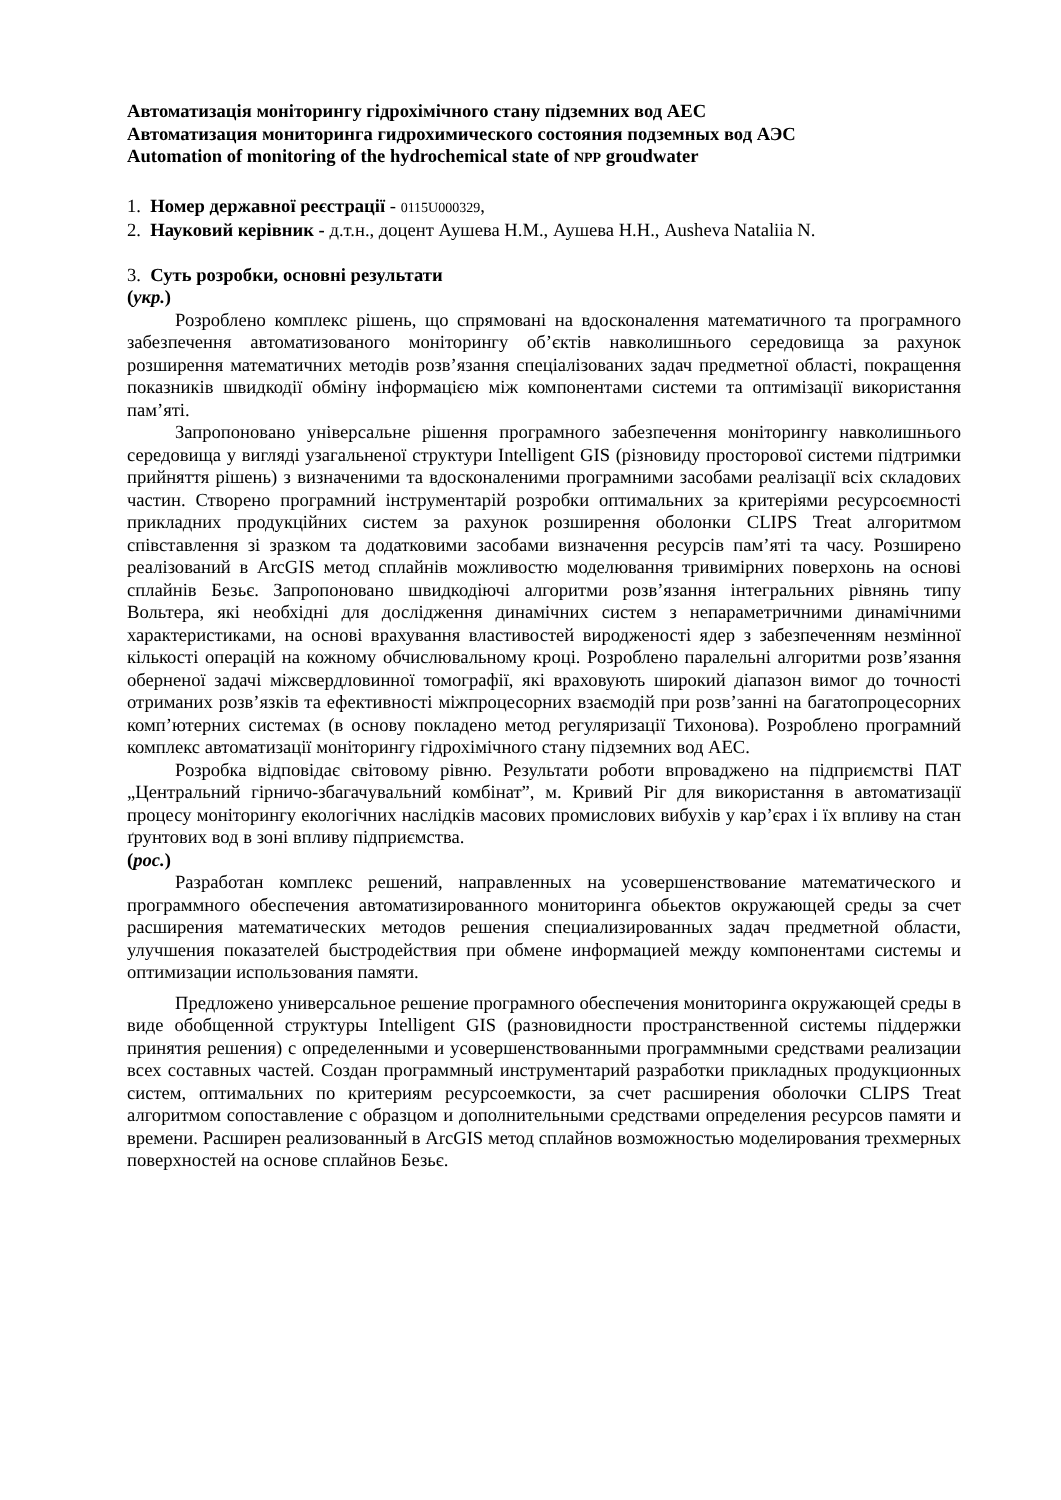Автоматизація моніторингу гідрохімічного стану підземних вод АЕС
Автоматизация мониторинга гидрохимического состояния подземных вод АЭС
Automation of monitoring of the hydrochemical state of NPP groudwater
1. Номер державної реєстрації - 0115U000329,
2. Науковий керівник - д.т.н., доцент Аушева Н.М., Аушева Н.Н., Ausheva Nataliia N.
3. Суть розробки, основні результати
(укр.)
Розроблено комплекс рішень, що спрямовані на вдосконалення математичного та програмного забезпечення автоматизованого моніторингу об’єктів навколишнього середовища за рахунок розширення математичних методів розв’язання спеціалізованих задач предметної області, покращення показників швидкодії обміну інформацією між компонентами системи та оптимізації використання пам’яті.
Запропоновано універсальне рішення програмного забезпечення моніторингу навколишнього середовища у вигляді узагальненої структури Intelligent GIS (різновиду просторової системи підтримки прийняття рішень) з визначеними та вдосконаленими програмними засобами реалізації всіх складових частин. Створено програмний інструментарій розробки оптимальних за критеріями ресурсоємності прикладних продукційних систем за рахунок розширення оболонки CLIPS Treat алгоритмом співставлення зі зразком та додатковими засобами визначення ресурсів пам’яті та часу. Розширено реалізований в ArcGIS метод сплайнів можливостю моделювання тривимірних поверхонь на основі сплайнів Безьє. Запропоновано швидкодіючі алгоритми розв’язання інтегральних рівнянь типу Вольтера, які необхідні для дослідження динамічних систем з непараметричними динамічними характеристиками, на основі врахування властивостей виродженості ядер з забезпеченням незмінної кількості операцій на кожному обчислювальному кроці. Розроблено паралельні алгоритми розв’язання оберненої задачі міжсвердловинної томографії, які враховують широкий діапазон вимог до точності отриманих розв’язків та ефективності міжпроцесорних взаємодій при розв’занні на багатопроцесорних комп’ютерних системах (в основу покладено метод регуляризації Тихонова). Розроблено програмний комплекс автоматизації моніторингу гідрохімічного стану підземних вод АЕС.
Розробка відповідає світовому рівню. Результати роботи впроваджено на підприємстві ПАТ „Центральний гірничо-збагачувальний комбінат”, м. Кривий Ріг для використання в автоматизації процесу моніторингу екологічних наслідків масових промислових вибухів у кар’єрах і їх впливу на стан ґрунтових вод в зоні впливу підприємства.
(рос.)
Разработан комплекс решений, направленных на усовершенствование математического и программного обеспечения автоматизированного мониторинга обьектов окружающей среды за счет расширения математических методов решения специализированных задач предметной области, улучшения показателей быстродействия при обмене информацией между компонентами системы и оптимизации использования памяти.
Предложено универсальное решение програмного обеспечения мониторинга окружающей среды в виде обобщенной структуры Intelligent GIS (разновидности пространственной системы пiддержки принятия решения) с определенными и усовершенствованными программными средствами реализации всех составных частей. Создан программный инструментарий разработки прикладных продукционных систем, оптимальних по критериям ресурсоемкости, за счет расширения оболочки CLIPS Treat алгоритмом сопоставление с образцом и дополнительными средствами определения ресурсов памяти и времени. Расширен реализованный в ArcGIS метод сплайнов возможностью моделирования трехмерных поверхностей на основе сплайнов Безьє.